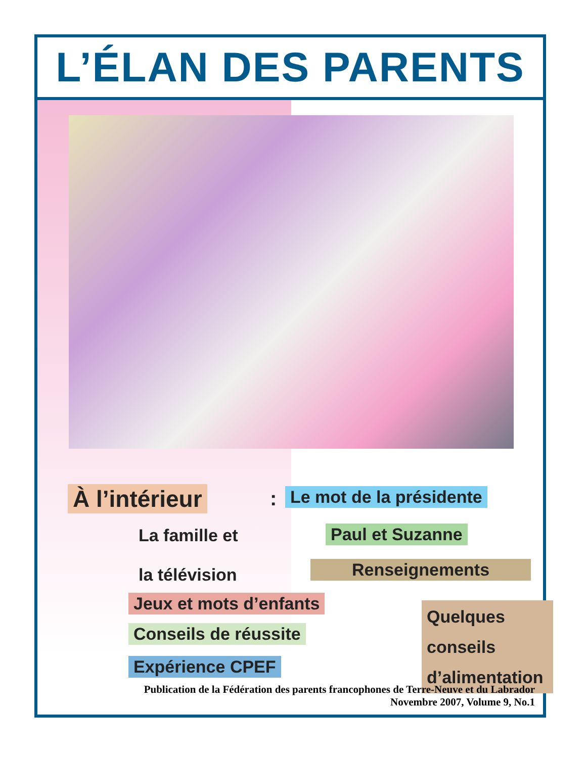L’ÉLAN DES PARENTS
À l’intérieur : Le mot de la présidente
La famille et
la télévision
Paul et Suzanne
Renseignements
Jeux et mots d’enfants
Conseils de réussite
Expérience CPEF
Quelques conseils d’alimentation
Publication de la Fédération des parents francophones de Terre-Neuve et du Labrador
Novembre 2007, Volume 9, No.1